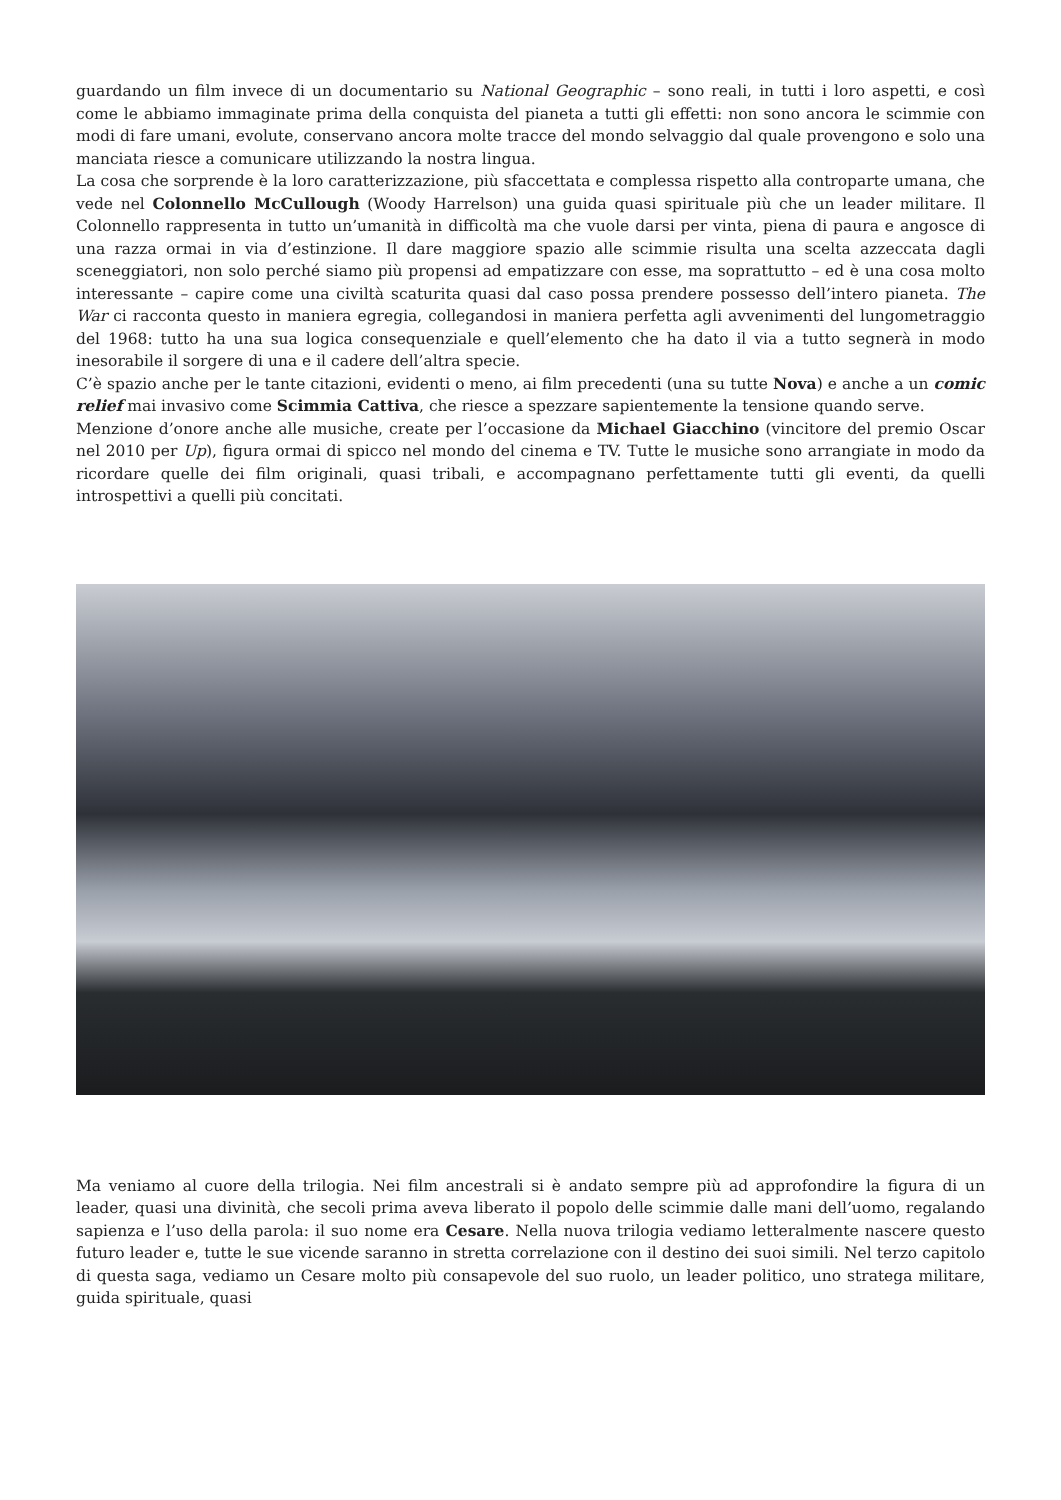guardando un film invece di un documentario su National Geographic – sono reali, in tutti i loro aspetti, e così come le abbiamo immaginate prima della conquista del pianeta a tutti gli effetti: non sono ancora le scimmie con modi di fare umani, evolute, conservano ancora molte tracce del mondo selvaggio dal quale provengono e solo una manciata riesce a comunicare utilizzando la nostra lingua.
La cosa che sorprende è la loro caratterizzazione, più sfaccettata e complessa rispetto alla controparte umana, che vede nel Colonnello McCullough (Woody Harrelson) una guida quasi spirituale più che un leader militare. Il Colonnello rappresenta in tutto un’umanità in difficoltà ma che vuole darsi per vinta, piena di paura e angosce di una razza ormai in via d’estinzione. Il dare maggiore spazio alle scimmie risulta una scelta azzeccata dagli sceneggiatori, non solo perché siamo più propensi ad empatizzare con esse, ma soprattutto – ed è una cosa molto interessante – capire come una civiltà scaturita quasi dal caso possa prendere possesso dell’intero pianeta. The War ci racconta questo in maniera egregia, collegandosi in maniera perfetta agli avvenimenti del lungometraggio del 1968: tutto ha una sua logica consequenziale e quell’elemento che ha dato il via a tutto segnerà in modo inesorabile il sorgere di una e il cadere dell’altra specie.
C’è spazio anche per le tante citazioni, evidenti o meno, ai film precedenti (una su tutte Nova) e anche a un comic relief mai invasivo come Scimmia Cattiva, che riesce a spezzare sapientemente la tensione quando serve.
Menzione d’onore anche alle musiche, create per l’occasione da Michael Giacchino (vincitore del premio Oscar nel 2010 per Up), figura ormai di spicco nel mondo del cinema e TV. Tutte le musiche sono arrangiate in modo da ricordare quelle dei film originali, quasi tribali, e accompagnano perfettamente tutti gli eventi, da quelli introspettivi a quelli più concitati.
Ma veniamo al cuore della trilogia. Nei film ancestrali si è andato sempre più ad approfondire la figura di un leader, quasi una divinità, che secoli prima aveva liberato il popolo delle scimmie dalle mani dell’uomo, regalando sapienza e l’uso della parola: il suo nome era Cesare. Nella nuova trilogia vediamo letteralmente nascere questo futuro leader e, tutte le sue vicende saranno in stretta correlazione con il destino dei suoi simili. Nel terzo capitolo di questa saga, vediamo un Cesare molto più consapevole del suo ruolo, un leader politico, uno stratega militare, guida spirituale, quasi